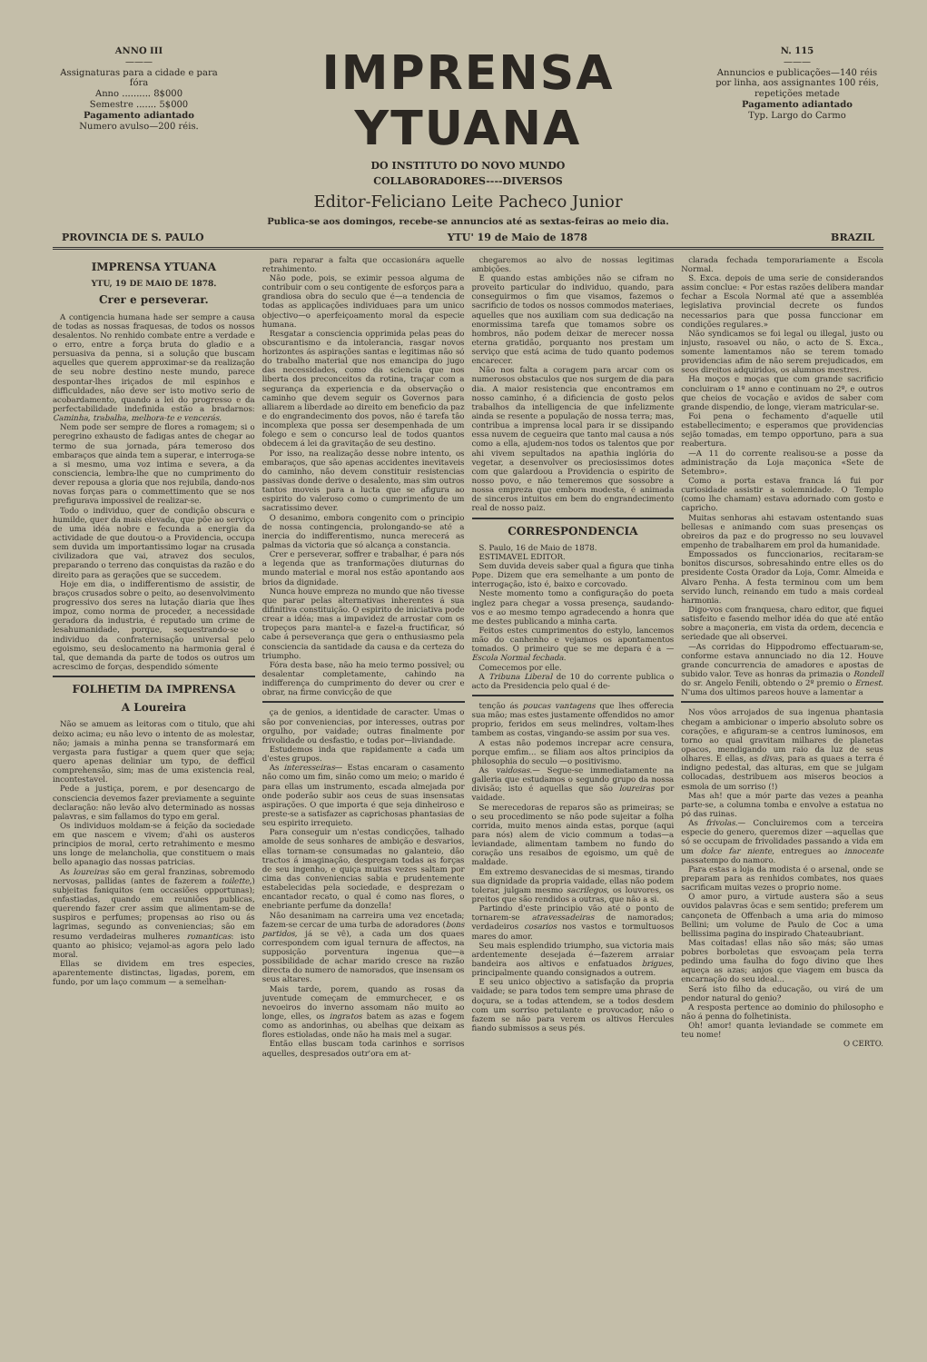ANNO III
———
Assignaturas para a cidade e para fóra
Anno .......... 8$000
Semestre ....... 5$000
Pagamento adiantado
Numero avulso—200 réis.
IMPRENSA YTUANA
DO INSTITUTO DO NOVO MUNDO
COLLABORADORES----DIVERSOS
Editor-Feliciano Leite Pacheco Junior
N. 115
———
Annuncios e publicações—140 réis por linha, aos assignantes 100 réis, repetições metade
Pagamento adiantado
Typ. Largo do Carmo
Publica-se aos domingos, recebe-se annuncios até as sextas-feiras ao meio dia.
PROVINCIA DE S. PAULO YTU' 19 de Maio de 1878 BRAZIL
IMPRENSA YTUANA
YTU, 19 DE MAIO DE 1878.
Crer e perseverar.
A contigencia humana hade ser sempre a causa de todas as nossas fraquesas, de todos os nossos desalentos. No renhido combate entre a verdade e o erro, entre a força bruta do gladio e a persuasiva da penna, si a solução que buscam aquelles que querem approximar-se da realização de seu nobre destino neste mundo, parece despontar-lhes iriçados de mil espinhos e difficuldades, não deve ser isto motivo serio de acobardamento, quando a lei do progresso e da perfectabilidade indefinida estão a bradarnos: Caminha, trabalha, melhora-te e vencerás.
Nem pode ser sempre de flores a romagem; si o peregrino exhausto de fadigas antes de chegar ao termo de sua jornada, pára temeroso dos embaraços que ainda tem a superar, e interroga-se a si mesmo, uma voz intima e severa, a da consciencia, lembra-lhe que no cumprimento do dever repousa a gloria que nos rejubila, dando-nos novas forças para o commettimento que se nos prefigurava impossivel de realizar-se.
Todo o individuo, quer de condição obscura e humilde, quer da mais elevada, que põe ao serviço de uma idéa nobre e fecunda a energia da actividade de que doutou-o a Providencia, occupa sem duvida um importantissimo logar na crusada civilizadora que vai, atravez dos seculos, preparando o terreno das conquistas da razão e do direito para as gerações que se succedem.
Hoje em dia, o indifferentismo de assistir, de braços crusados sobre o peito, ao desenvolvimento progressivo dos seres na lutação diaria que lhes impoz, como norma de proceder, a necessidade geradora da industria, é reputado um crime de lesahumanidade, porque, sequestrando-se o individuo da confraternisação universal pelo egoismo, seu deslocamento na harmonia geral é tal, que demanda da parte de todos os outros um acrescimo de forças, despendido sómente
FOLHETIM DA IMPRENSA
A Loureira
Não se amuem as leitoras com o titulo, que ahi deixo acima; eu não levo o intento de as molestar, não; jamais a minha penna se transformará em vergasta para fustigar a quem quer que seja; quero apenas deliniar um typo, de defficil comprehensão, sim; mas de uma existencia real, incontestavel.
Pede a justiça, porem, e por desencargo de consciencia devemos fazer previamente a seguinte declaração: não levão alvo determinado as nossas palavras, e sim fallamos do typo em geral.
Os individuos moldam-se á feição da sociedade em que nascem e vivem; d'ahi os austeros principios de moral, certo retrahimento e mesmo uns longe de melancholia, que constituem o mais bello apanagio das nossas patricias.
As loureiras são em geral franzinas, sobremodo nervosas, pallidas (antes de fazerem a toilette,) subjeitas faniquitos (em occasiões opportunas); enfastiadas, quando em reuniões publicas, querendo fazer crer assim que alimentam-se de suspiros e perfumes; propensas ao riso ou ás lagrimas, segundo as conveniencias; são em resumo verdadeiras mulheres romanticas: isto quanto ao phisico; vejamol-as agora pelo lado moral.
Ellas se dividem em tres especies, aparentemente distinctas, ligadas, porem, em fundo, por um laço commum — a semelhan-
para reparar a falta que occasionára aquelle retrahimento.
Não pode, pois, se eximir pessoa alguma de contribuir com o seu contigente de esforços para a grandiosa obra do seculo que é—a tendencia de todas as applicações individuaes para um unico objectivo—o aperfeiçoamento moral da especie humana.
Resgatar a consciencia opprimida pelas peas do obscurantismo e da intolerancia, rasgar novos horizontes ás aspirações santas e legitimas não só do trabalho material que nos emancipa do jugo das necessidades, como da sciencia que nos liberta dos preconceitos da rotina, traçar com a segurança da experiencia e da observação o caminho que devem seguir os Governos para alliarem a liberdade ao direito em beneficio da paz e do engrandecimento dos povos, não é tarefa tão incomplexa que possa ser desempenhada de um folego e sem o concurso leal de todos quantos obdecem á lei da gravitação de seu destino.
Por isso, na realização desse nobre intento, os embaraços, que são apenas accidentes inevitaveis do caminho, não devem constituir resistencias passivas donde derive o desalento, mas sim outros tantos moveis para a lucta que se afigura ao espirito do valeroso como o cumprimento de um sacratissimo dever.
O desanimo, embora congenito com o principio de nossa contingencia, prolongando-se até a inercia do indifferentismo, nunca merecerá as palmas da victoria que só alcança a constancia.
Crer e perseverar, soffrer e trabalhar, é para nós a legenda que as tranformações diuturnas do mundo material e moral nos estão apontando aos brios da dignidade.
Nunca houve empreza no mundo que não tivesse que parar pelas alternativas inherentes á sua difinitiva constituição. O espirito de iniciativa pode crear a idéa; mas a impavidez de arrostar com os tropeços para mantel-a e fazel-a fructificar, só cabe á perseverança que gera o enthusiasmo pela consciencia da santidade da causa e da certeza do triumpho.
Fóra desta base, não ha meio termo possivel; ou desalentar completamente, cahindo na indifferença do cumprimento do dever ou crer e obrar, na firme convicção de que
ça de genios, a identidade de caracter. Umas o são por conveniencias, por interesses, outras por orgulho, por vaidade; outras finalmente por frivolidade ou desfastio, e todas por—liviandade.
Estudemos inda que rapidamente a cada um d'estes grupos.
As interesseiras— Estas encaram o casamento não como um fim, sinão como um meio; o marido é para ellas um instrumento, escada almejada por onde poderão subir aos ceus de suas insensatas aspirações. O que importa é que seja dinheiroso e preste-se a satisfazer as caprichosas phantasias de seu espirito irrequieto.
Para conseguir um n'estas condicções, talhado amolde de seus sonhares de ambição e desvarios, ellas tornam-se consumadas no galanteio, dão tractos á imaginação, despregam todas as forças de seu ingenho, e quiça muitas vezes saltam por cima das conveniencias sabia e prudentemente estabelecidas pela sociedade, e desprezam o encantador recato, o qual é como nas flores, o enebriante perfume da donzella!
Não desanimam na carreira uma vez encetada; fazem-se cercar de uma turba de adoradores (bons partidos, já se vê), a cada um dos quaes correspondem com igual ternura de affectos, na supposição porventura ingenua que—a possibilidade de achar marido cresce na razão directa do numero de namorados, que insensam os seus altares.
Mais tarde, porem, quando as rosas da juventude começam de emmurchecer, e os nevoeiros do inverno assomam não muito ao longe, elles, os ingratos batem as azas e fogem como as andorinhas, ou abelhas que deixam as flores estioladas, onde não ha mais mel a sugar.
Então ellas buscam toda carinhos e sorrisos aquelles, despresados outr'ora em at-
chegaremos ao alvo de nossas legitimas ambições.
E quando estas ambições não se cifram no proveito particular do individuo, quando, para conseguirmos o fim que visamos, fazemos o sacrificio de todos os nossos commodos materiaes, aquelles que nos auxiliam com sua dedicação na enormissima tarefa que tomamos sobre os hombros, não podem deixar de merecer nossa eterna gratidão, porquanto nos prestam um serviço que está acima de tudo quanto podemos encarecer.
Não nos falta a coragem para arcar com os numerosos obstaculos que nos surgem de dia para dia. A maior resistencia que encontramos em nosso caminho, é a dificiencia de gosto pelos trabalhos da intelligencia de que infelizmente ainda se resente a população de nossa terra; mas, contribua a imprensa local para ir se dissipando essa nuvem de cegueira que tanto mal causa a nós como a ella, ajudem-nos todos os talentos que por ahi vivem sepultados na apathia inglória do vegetar, a desenvolver os preciosissimos dotes com que galardoou a Providencia o espirito de nosso povo, e não temeremos que sossobre a nossa empreza que embora modesta, é animada de sinceros intuitos em bem do engrandecimento real de nosso paiz.
CORRESPONDENCIA
S. Paulo, 16 de Maio de 1878.
ESTIMAVEL EDITOR.
Sem duvida deveis saber qual a figura que tinha Pope. Dizem que era semelhante a um ponto de interrogação, isto é, baixo e corcovado.
Neste momento tomo a configuração do poeta inglez para chegar a vossa presença, saudando-vos e ao mesmo tempo agradecendo a honra que me destes publicando a minha carta.
Feitos estes cumprimentos do estylo, lancemos mão do canhenho e vejamos os apontamentos tomados. O primeiro que se me depara é a —Escola Normal fechada.
Comecemos por elle.
A Tribuna Liberal de 10 do corrente publica o acto da Presidencia pelo qual é de-
tenção ás poucas vantagens que lhes offerecia sua mão; mas estes justamente offendidos no amor proprio, feridos em seus melindres, voltam-lhes tambem as costas, vingando-se assim por sua ves.
A estas não podemos increpar acre censura, porque emfim... se filiam aos altos principios da philosophia do seculo —o positivismo.
As vaidosas.— Segue-se immediatamente na galleria que estudamos o segundo grupo da nossa divisão; isto é aquellas que são loureiras por vaidade.
Se merecedoras de reparos são as primeiras; se o seu procedimento se não pode sujeitar a folha corrida, muito menos ainda estas, porque (aqui para nós) alem de vicio commum a todas—a leviandade, alimentam tambem no fundo do coração uns resaibos de egoismo, um quê de maldade.
Em extremo desvanecidas de si mesmas, tirando sua dignidade da propria vaidade, ellas não podem tolerar, julgam mesmo sacrilegos, os louvores, os preitos que são rendidos a outras, que não a si.
Partindo d'este principio vão até o ponto de tornarem-se atravessadeiras de namorados; verdadeiros cosarios nos vastos e tormultuosos mares do amor.
Seu mais esplendido triumpho, sua victoria mais ardentemente desejada é—fazerem arraiar bandeira aos altivos e enfatuados brigues, principalmente quando consignados a outrem.
E seu unico objectivo a satisfação da propria vaidade; se para todos tem sempre uma phrase de doçura, se a todas attendem, se a todos desdem com um sorriso petulante e provocador, não o fazem se não para verem os altivos Hercules fiando submissos a seus pés.
clarada fechada temporariamente a Escola Normal.
S. Exca. depois de uma serie de considerandos assim conclue: « Por estas razões delibera mandar fechar a Escola Normal até que a assembléa legislativa provincial decrete os fundos necessarios para que possa funccionar em condições regulares.»
Não syndicamos se foi legal ou illegal, justo ou injusto, rasoavel ou não, o acto de S. Exca., somente lamentamos não se terem tomado providencias afim de não serem prejudicados, em seos direitos adquiridos, os alumnos mestres.
Ha moços e moças que com grande sacrificio concluiram o 1º anno e continuam no 2º, e outros que cheios de vocação e avidos de saber com grande dispendio, de longe, vieram matricular-se.
Foi pena o fechamento d'aquelle util estabellecimento; e esperamos que providencias sejão tomadas, em tempo opportuno, para a sua reabertura.
—A 11 do corrente realisou-se a posse da administração da Loja maçonica «Sete de Setembro».
Como a porta estava franca lá fui por curiosidade assistir a solemnidade. O Templo (como lhe chamam) estava adornado com gosto e capricho.
Muitas senhoras ahi estavam ostentando suas bellesas e animando com suas presenças os obreiros da paz e do progresso no seu louvavel empenho de trabalharem em prol da humanidade.
Empossados os funccionarios, recitaram-se bonitos discursos, sobresahindo entre elles os do presidente Costa Orador da Loja, Comr. Almeida e Alvaro Penha. A festa terminou com um bem servido lunch, reinando em tudo a mais cordeal harmonia.
Digo-vos com franquesa, charo editor, que fiquei satisfeito e fasendo melhor idéa do que até então sobre a maçoneria, em vista da ordem, decencia e seriedade que ali observei.
—As corridas do Hippodromo effectuaram-se, conforme estava annunciado no dia 12. Houve grande concurrencia de amadores e apostas de subido valor. Teve as honras da primazia o Rondell do sr. Angelo Fenili, obtendo o 2º premio o Ernest. N'uma dos ultimos pareos houve a lamentar a
Nos vôos arrojados de sua ingenua phantasia chegam a ambicionar o imperio absoluto sobre os corações, e afiguram-se a centros luminosos, em torno ao qual gravitam milhares de planetas opacos, mendigando um raio da luz de seus olhares. E ellas, as divas, para as quaes a terra é indigno pedestal, das alturas, em que se julgam collocadas, destribuem aos miseros beocios a esmola de um sorriso (!)
Mas ah! que a mór parte das vezes a peanha parte-se, a columna tomba e envolve a estatua no pó das ruinas.
As frivolas.— Concluiremos com a terceira especie do genero, queremos dizer —aquellas que só se occupam de frivolidades passando a vida em um dolce far niente, entregues ao innocente passatempo do namoro.
Para estas a loja da modista é o arsenal, onde se preparam para as renhidos combates, nos quaes sacrificam muitas vezes o proprio nome.
O amor puro, a virtude austera são a seus ouvidos palavras ôcas e sem sentido; preferem um cançoneta de Offenbach a uma aria do mimoso Bellini; um volume de Paulo de Coc a uma bellissima pagina do inspirado Chateaubriant.
Mas coitadas! ellas não são más; são umas pobres borboletas que esvoaçam pela terra pedindo uma faulha do fogo divino que lhes aqueça as azas; anjos que viagem em busca da encarnação do seu ideal...
Será isto filho da educação, ou virá de um pendor natural do genio?
A resposta pertence ao dominio do philosopho e não á penna do folhetinista.
Oh! amor! quanta leviandade se commete em teu nome!
O CERTO.